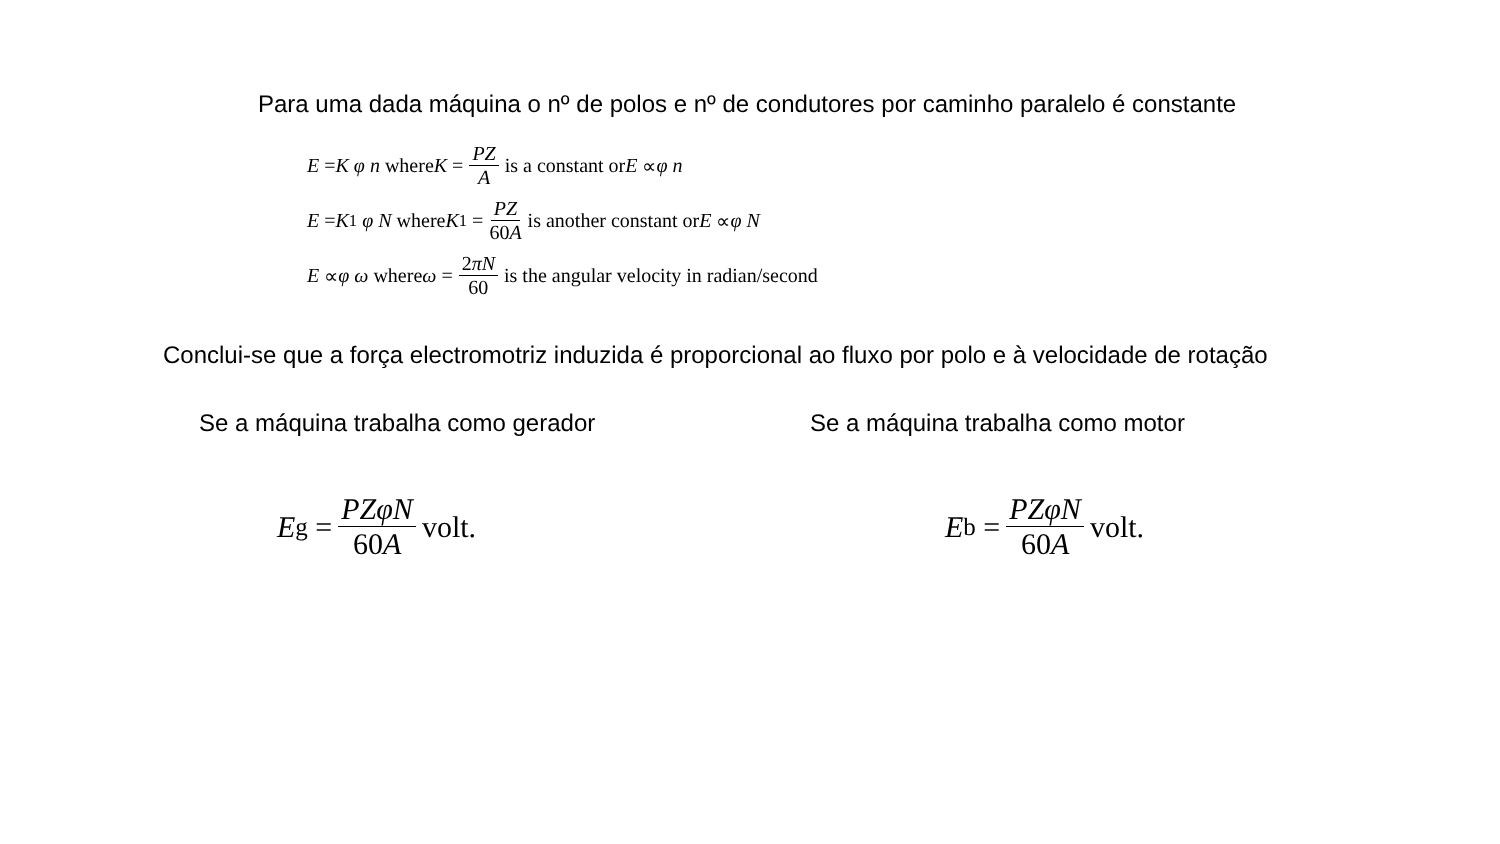Para uma dada máquina o nº de polos e nº de condutores por caminho paralelo é constante
E = K φ n where K = PZ A is a constant or E ∝ φ n
E = K<sub>1</sub> φ N where K<sub>1</sub> = PZ 60A is another constant or E ∝ φ N
E ∝ φ ω where ω = 2πN 60 is the angular velocity in radian/second
Conclui-se que a força electromotriz induzida é proporcional ao fluxo por polo e à velocidade de rotação
Se a máquina trabalha como gerador
E<sub>g</sub> = PZφN 60A volt.
Se a máquina trabalha como motor
E<sub>b</sub> = PZφN 60A volt.